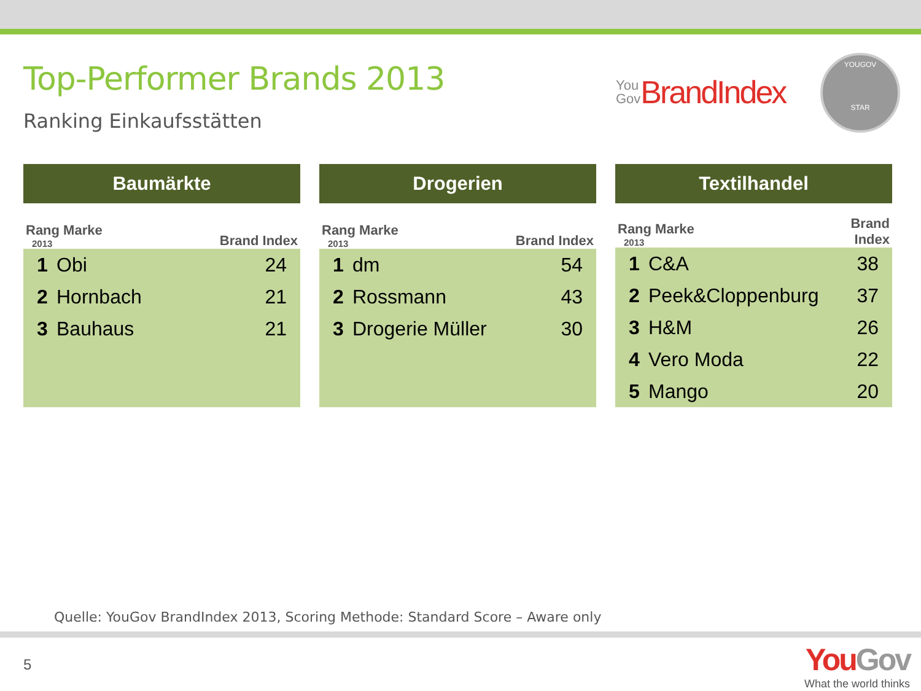Top-Performer Brands 2013
Ranking Einkaufsstätten
You
Gov BrandIndex
YOUGOV
STAR
| Baumärkte | | |
| --- | --- | --- |
| Rang Marke 2013 | | Brand Index |
| 1 | Obi | 24 |
| 2 | Hornbach | 21 |
| 3 | Bauhaus | 21 |
| Drogerien | | |
| --- | --- | --- |
| Rang Marke 2013 | | Brand Index |
| 1 | dm | 54 |
| 2 | Rossmann | 43 |
| 3 | Drogerie Müller | 30 |
| Textilhandel | | |
| --- | --- | --- |
| Rang Marke 2013 | | Brand Index |
| 1 | C&A | 38 |
| 2 | Peek&Cloppenburg | 37 |
| 3 | H&M | 26 |
| 4 | Vero Moda | 22 |
| 5 | Mango | 20 |
Quelle: YouGov BrandIndex 2013, Scoring Methode: Standard Score – Aware only
5
YouGov
What the world thinks